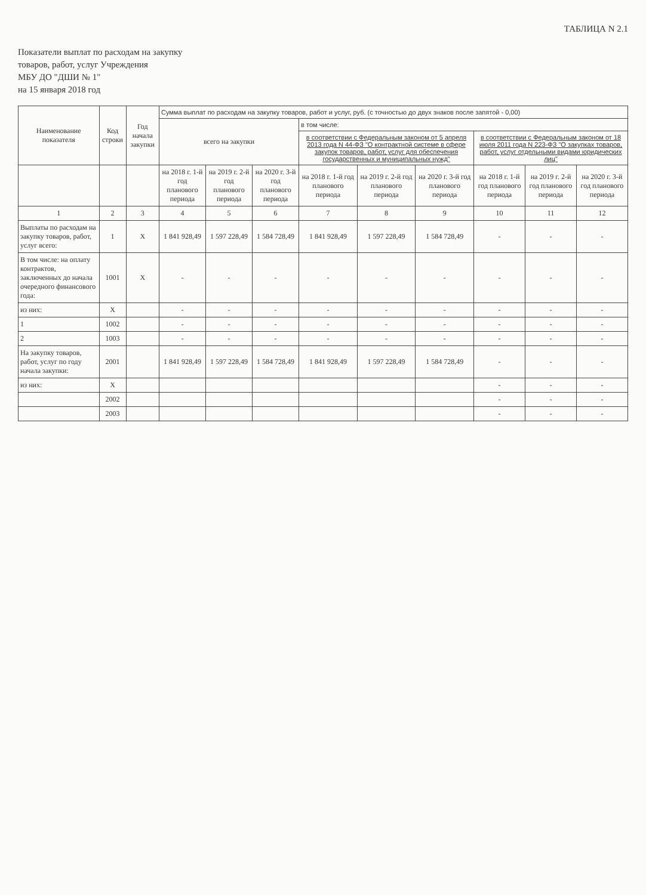ТАБЛИЦА N 2.1
Показатели выплат по расходам на закупку
товаров, работ, услуг Учреждения
МБУ ДО "ДШИ № 1"
на 15 января 2018 год
| Наименование показателя | Код строки | Год начала закупки | Сумма выплат по расходам на закупку товаров, работ и услуг, руб. (с точностью до двух знаков после запятой - 0,00) | | | | | | | | |
| --- | --- | --- | --- | --- | --- | --- | --- | --- | --- | --- | --- |
| | | | всего на закупки | | | в том числе: | | | | | |
| | | | | | | в соответствии с Федеральным законом от 5 апреля 2013 года N 44-ФЗ "О контрактной системе в сфере закупок товаров, работ, услуг для обеспечения государственных и муниципальных нужд" | | | в соответствии с Федеральным законом от 18 июля 2011 года N 223-ФЗ "О закупках товаров, работ, услуг отдельными видами юридических лиц" | | |
| | | | на 2018 г. 1-й год планового периода | на 2019 г. 2-й год планового периода | на 2020 г. 3-й год планового периода | на 2018 г. 1-й год планового периода | на 2019 г. 2-й год планового периода | на 2020 г. 3-й год планового периода | на 2018 г. 1-й год планового периода | на 2019 г. 2-й год планового периода | на 2020 г. 3-й год планового периода |
| 1 | 2 | 3 | 4 | 5 | 6 | 7 | 8 | 9 | 10 | 11 | 12 |
| Выплаты по расходам на закупку товаров, работ, услуг всего: | 1 | X | 1 841 928,49 | 1 597 228,49 | 1 584 728,49 | 1 841 928,49 | 1 597 228,49 | 1 584 728,49 | - | - | - |
| В том числе: на оплату контрактов, заключенных до начала очередного финансового года: | 1001 | X | - | - | - | - | - | - | - | - | - |
| из них: | X | | - | - | - | - | - | - | - | - | - |
| 1 | 1002 | | - | - | - | - | - | - | - | - | - |
| 2 | 1003 | | - | - | - | - | - | - | - | - | - |
| На закупку товаров, работ, услуг по году начала закупки: | 2001 | | 1 841 928,49 | 1 597 228,49 | 1 584 728,49 | 1 841 928,49 | 1 597 228,49 | 1 584 728,49 | - | - | - |
| из них: | X | | | | | | | | - | - | - |
| | 2002 | | | | | | | | - | - | - |
| | 2003 | | | | | | | | - | - | - |